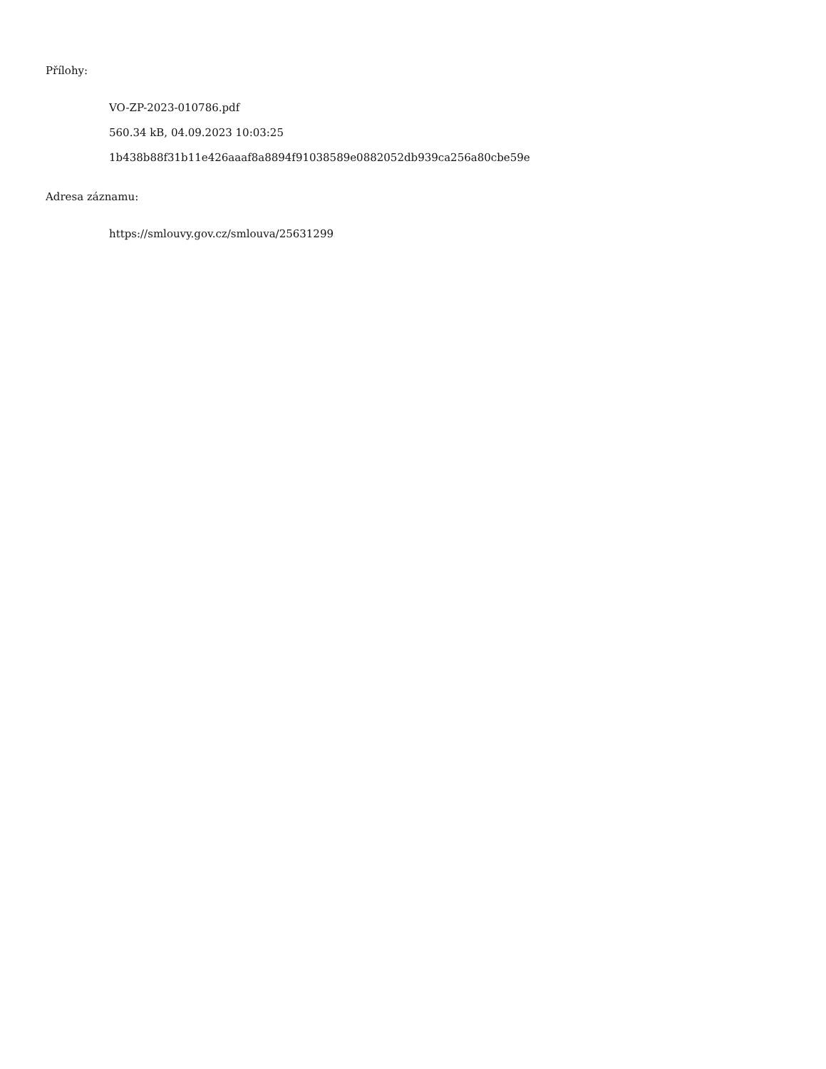Přílohy:
VO-ZP-2023-010786.pdf
560.34 kB, 04.09.2023 10:03:25
1b438b88f31b11e426aaaf8a8894f91038589e0882052db939ca256a80cbe59e
Adresa záznamu:
https://smlouvy.gov.cz/smlouva/25631299